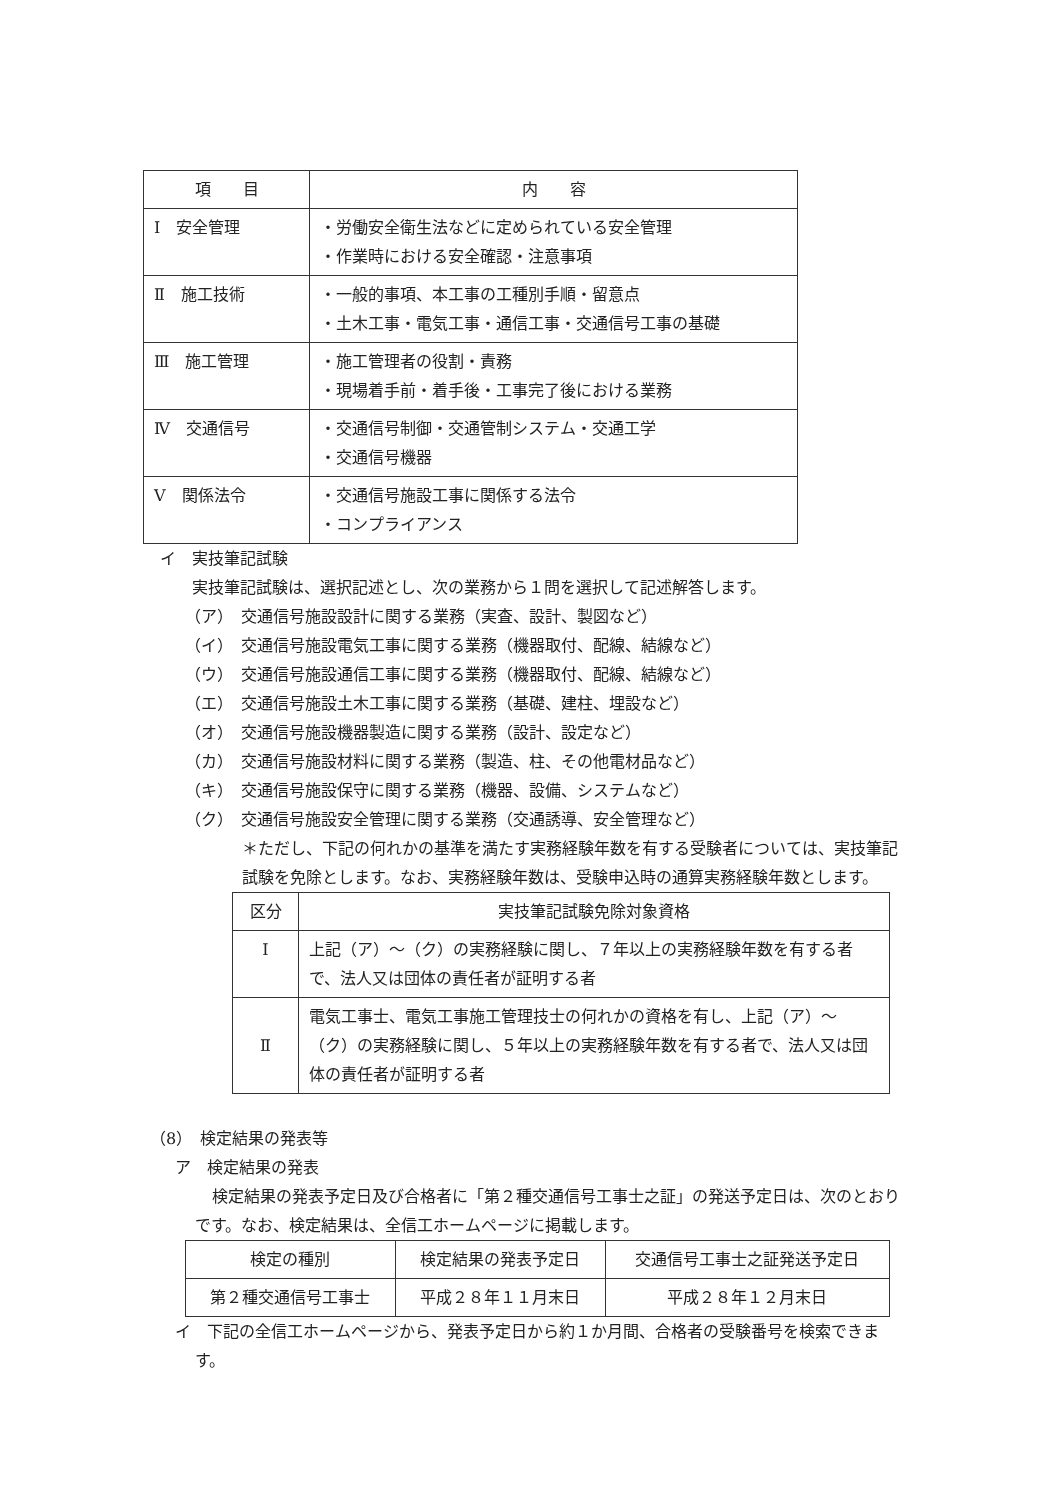| 項 目 | 内 容 |
| --- | --- |
| Ⅰ 安全管理 | ・労働安全衛生法などに定められている安全管理 ・作業時における安全確認・注意事項 |
| Ⅱ 施工技術 | ・一般的事項、本工事の工種別手順・留意点 ・土木工事・電気工事・通信工事・交通信号工事の基礎 |
| Ⅲ 施工管理 | ・施工管理者の役割・責務 ・現場着手前・着手後・工事完了後における業務 |
| Ⅳ 交通信号 | ・交通信号制御・交通管制システム・交通工学 ・交通信号機器 |
| Ⅴ 関係法令 | ・交通信号施設工事に関係する法令 ・コンプライアンス |
イ　実技筆記試験
実技筆記試験は、選択記述とし、次の業務から１問を選択して記述解答します。
（ア）　交通信号施設設計に関する業務（実査、設計、製図など）
（イ）　交通信号施設電気工事に関する業務（機器取付、配線、結線など）
（ウ）　交通信号施設通信工事に関する業務（機器取付、配線、結線など）
（エ）　交通信号施設土木工事に関する業務（基礎、建柱、埋設など）
（オ）　交通信号施設機器製造に関する業務（設計、設定など）
（カ）　交通信号施設材料に関する業務（製造、柱、その他電材品など）
（キ）　交通信号施設保守に関する業務（機器、設備、システムなど）
（ク）　交通信号施設安全管理に関する業務（交通誘導、安全管理など）
＊ただし、下記の何れかの基準を満たす実務経験年数を有する受験者については、実技筆記試験を免除とします。なお、実務経験年数は、受験申込時の通算実務経験年数とします。
| 区分 | 実技筆記試験免除対象資格 |
| --- | --- |
| Ⅰ | 上記（ア）～（ク）の実務経験に関し、７年以上の実務経験年数を有する者で、法人又は団体の責任者が証明する者 |
| Ⅱ | 電気工事士、電気工事施工管理技士の何れかの資格を有し、上記（ア）～（ク）の実務経験に関し、５年以上の実務経験年数を有する者で、法人又は団体の責任者が証明する者 |
（8）　検定結果の発表等
ア　検定結果の発表
検定結果の発表予定日及び合格者に「第２種交通信号工事士之証」の発送予定日は、次のとおりです。なお、検定結果は、全信工ホームページに掲載します。
| 検定の種別 | 検定結果の発表予定日 | 交通信号工事士之証発送予定日 |
| --- | --- | --- |
| 第２種交通信号工事士 | 平成２８年１１月末日 | 平成２８年１２月末日 |
イ　下記の全信工ホームページから、発表予定日から約１か月間、合格者の受験番号を検索できます。